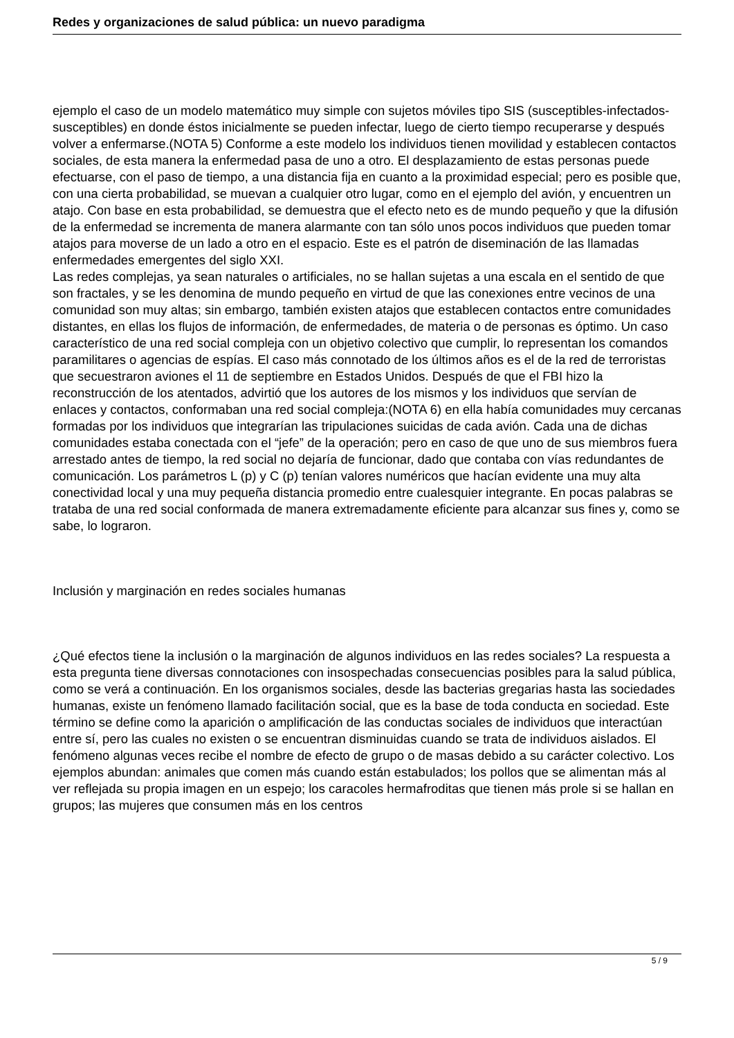Redes y organizaciones de salud pública: un nuevo paradigma
ejemplo el caso de un modelo matemático muy simple con sujetos móviles tipo SIS (susceptibles-infectados-susceptibles) en donde éstos inicialmente se pueden infectar, luego de cierto tiempo recuperarse y después volver a enfermarse.(NOTA 5) Conforme a este modelo los individuos tienen movilidad y establecen contactos sociales, de esta manera la enfermedad pasa de uno a otro. El desplazamiento de estas personas puede efectuarse, con el paso de tiempo, a una distancia fija en cuanto a la proximidad especial; pero es posible que, con una cierta probabilidad, se muevan a cualquier otro lugar, como en el ejemplo del avión, y encuentren un atajo. Con base en esta probabilidad, se demuestra que el efecto neto es de mundo pequeño y que la difusión de la enfermedad se incrementa de manera alarmante con tan sólo unos pocos individuos que pueden tomar atajos para moverse de un lado a otro en el espacio. Este es el patrón de diseminación de las llamadas enfermedades emergentes del siglo XXI.
Las redes complejas, ya sean naturales o artificiales, no se hallan sujetas a una escala en el sentido de que son fractales, y se les denomina de mundo pequeño en virtud de que las conexiones entre vecinos de una comunidad son muy altas; sin embargo, también existen atajos que establecen contactos entre comunidades distantes, en ellas los flujos de información, de enfermedades, de materia o de personas es óptimo. Un caso característico de una red social compleja con un objetivo colectivo que cumplir, lo representan los comandos paramilitares o agencias de espías. El caso más connotado de los últimos años es el de la red de terroristas que secuestraron aviones el 11 de septiembre en Estados Unidos. Después de que el FBI hizo la reconstrucción de los atentados, advirtió que los autores de los mismos y los individuos que servían de enlaces y contactos, conformaban una red social compleja:(NOTA 6) en ella había comunidades muy cercanas formadas por los individuos que integrarían las tripulaciones suicidas de cada avión. Cada una de dichas comunidades estaba conectada con el “jefe” de la operación; pero en caso de que uno de sus miembros fuera arrestado antes de tiempo, la red social no dejaría de funcionar, dado que contaba con vías redundantes de comunicación. Los parámetros L (p) y C (p) tenían valores numéricos que hacían evidente una muy alta conectividad local y una muy pequeña distancia promedio entre cualesquier integrante. En pocas palabras se trataba de una red social conformada de manera extremadamente eficiente para alcanzar sus fines y, como se sabe, lo lograron.
Inclusión y marginación en redes sociales humanas
¿Qué efectos tiene la inclusión o la marginación de algunos individuos en las redes sociales? La respuesta a esta pregunta tiene diversas connotaciones con insospechadas consecuencias posibles para la salud pública, como se verá a continuación. En los organismos sociales, desde las bacterias gregarias hasta las sociedades humanas, existe un fenómeno llamado facilitación social, que es la base de toda conducta en sociedad. Este término se define como la aparición o amplificación de las conductas sociales de individuos que interactúan entre sí, pero las cuales no existen o se encuentran disminuidas cuando se trata de individuos aislados. El fenómeno algunas veces recibe el nombre de efecto de grupo o de masas debido a su carácter colectivo. Los ejemplos abundan: animales que comen más cuando están estabulados; los pollos que se alimentan más al ver reflejada su propia imagen en un espejo; los caracoles hermafroditas que tienen más prole si se hallan en grupos; las mujeres que consumen más en los centros
5 / 9